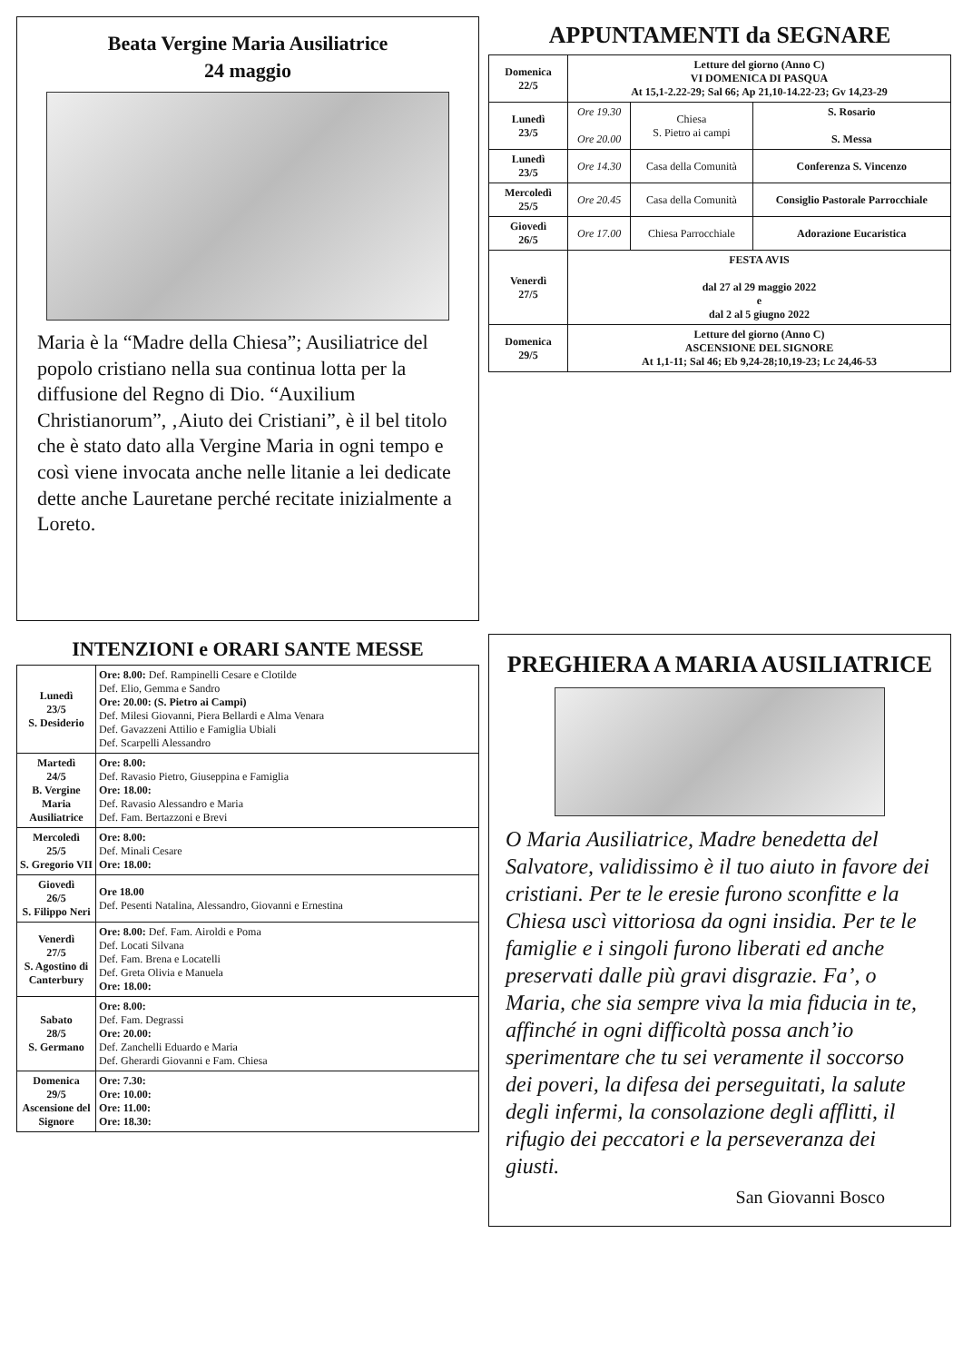Beata Vergine Maria Ausiliatrice
24 maggio
Maria è la “Madre della Chiesa”; Ausiliatrice del popolo cristiano nella sua continua lotta per la diffusione del Regno di Dio. “Auxilium Christianorum”, ‚Aiuto dei Cristiani”, è il bel titolo che è stato dato alla Vergine Maria in ogni tempo e così viene invocata anche nelle litanie a lei dedicate dette anche Lauretane perché recitate inizialmente a Loreto.
APPUNTAMENTI da SEGNARE
| Domenica 22/5 | Letture del giorno (Anno C) VI DOMENICA DI PASQUA At 15,1-2.22-29; Sal 66; Ap 21,10-14.22-23; Gv 14,23-29 | | |
| Lunedì 23/5 | Ore 19.30 Ore 20.00 | Chiesa S. Pietro ai campi | S. Rosario S. Messa |
| Lunedì 23/5 | Ore 14.30 | Casa della Comunità | Conferenza S. Vincenzo |
| Mercoledì 25/5 | Ore 20.45 | Casa della Comunità | Consiglio Pastorale Parrocchiale |
| Giovedì 26/5 | Ore 17.00 | Chiesa Parrocchiale | Adorazione Eucaristica |
| Venerdì 27/5 | FESTA AVIS dal 27 al 29 maggio 2022 e dal 2 al 5 giugno 2022 | | |
| Domenica 29/5 | Letture del giorno (Anno C) ASCENSIONE DEL SIGNORE At 1,1-11; Sal 46; Eb 9,24-28;10,19-23; Lc 24,46-53 | | |
INTENZIONI e ORARI SANTE MESSE
| Lunedì 23/5 S. Desiderio | Ore: 8.00: Def. Rampinelli Cesare e Clotilde Def. Elio, Gemma e Sandro Ore: 20.00: (S. Pietro ai Campi) Def. Milesi Giovanni, Piera Bellardi e Alma Venara Def. Gavazzeni Attilio e Famiglia Ubiali Def. Scarpelli Alessandro |
| Martedì 24/5 B. Vergine Maria Ausiliatrice | Ore: 8.00: Def. Ravasio Pietro, Giuseppina e Famiglia Ore: 18.00: Def. Ravasio Alessandro e Maria Def. Fam. Bertazzoni e Brevi |
| Mercoledì 25/5 S. Gregorio VII | Ore: 8.00: Def. Minali Cesare Ore: 18.00: |
| Giovedì 26/5 S. Filippo Neri | Ore 18.00 Def. Pesenti Natalina, Alessandro, Giovanni e Ernestina |
| Venerdì 27/5 S. Agostino di Canterbury | Ore: 8.00: Def. Fam. Airoldi e Poma Def. Locati Silvana Def. Fam. Brena e Locatelli Def. Greta Olivia e Manuela Ore: 18.00: |
| Sabato 28/5 S. Germano | Ore: 8.00: Def. Fam. Degrassi Ore: 20.00: Def. Zanchelli Eduardo e Maria Def. Gherardi Giovanni e Fam. Chiesa |
| Domenica 29/5 Ascensione del Signore | Ore: 7.30: Ore: 10.00: Ore: 11.00: Ore: 18.30: |
PREGHIERA A MARIA AUSILIATRICE
O Maria Ausiliatrice, Madre benedetta del Salvatore, validissimo è il tuo aiuto in favore dei cristiani. Per te le eresie furono sconfitte e la Chiesa uscì vittoriosa da ogni insidia. Per te le famiglie e i singoli furono liberati ed anche preservati dalle più gravi disgrazie. Fa’, o Maria, che sia sempre viva la mia fiducia in te, affinché in ogni difficoltà possa anch’io sperimentare che tu sei veramente il soccorso dei poveri, la difesa dei perseguitati, la salute degli infermi, la consolazione degli afflitti, il rifugio dei peccatori e la perseveranza dei giusti.
San Giovanni Bosco